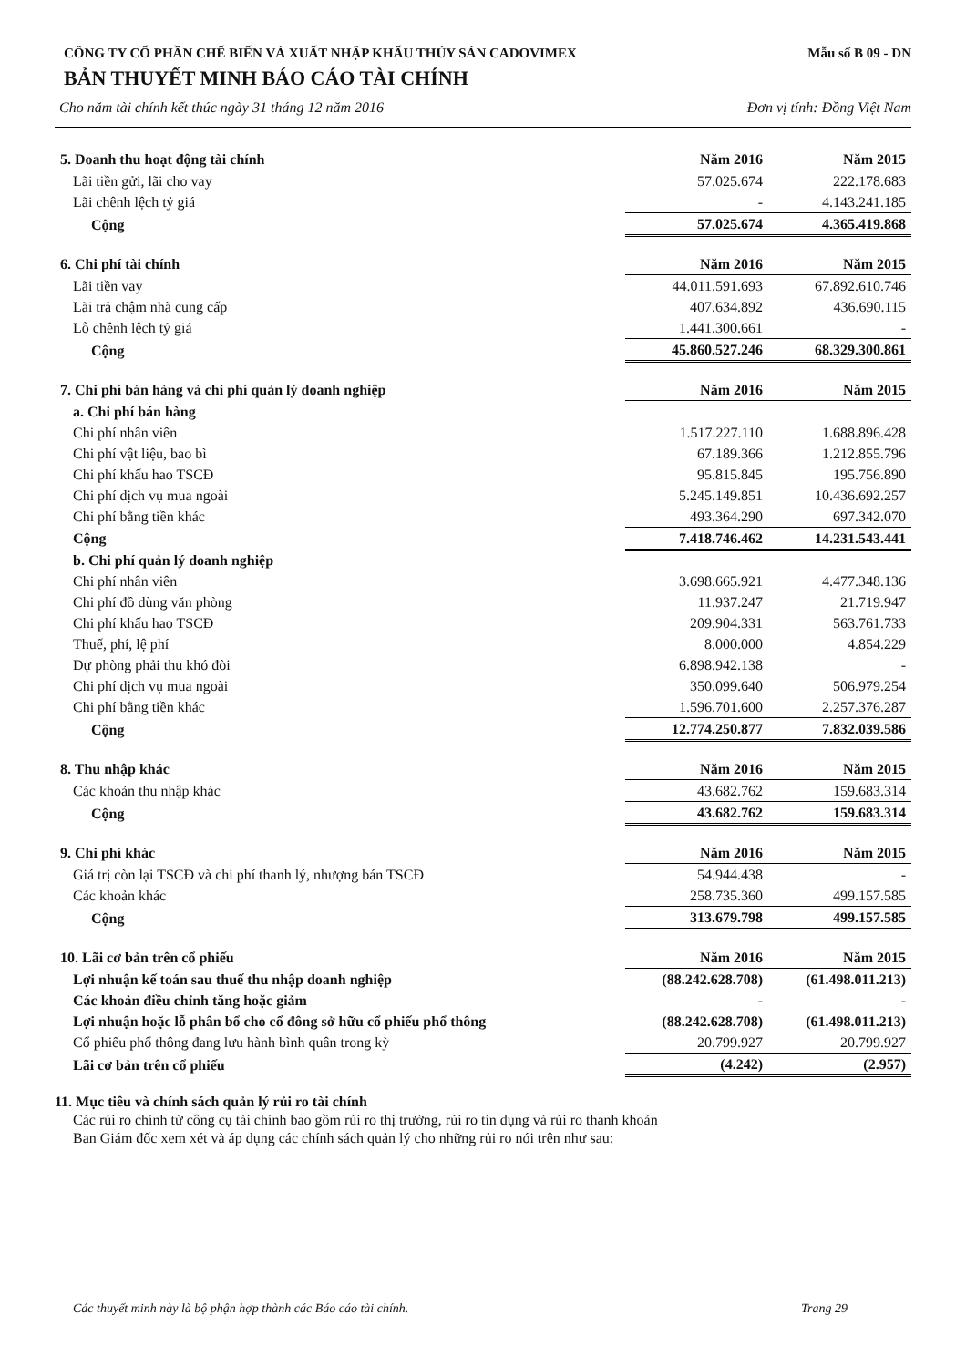CÔNG TY CỔ PHẦN CHẾ BIẾN VÀ XUẤT NHẬP KHẨU THỦY SẢN CADOVIMEX Mẫu số B 09 - DN
BẢN THUYẾT MINH BÁO CÁO TÀI CHÍNH
Cho năm tài chính kết thúc ngày 31 tháng 12 năm 2016 Đơn vị tính: Đồng Việt Nam
| 5. Doanh thu hoạt động tài chính | Năm 2016 | Năm 2015 |
| Lãi tiền gửi, lãi cho vay | 57.025.674 | 222.178.683 |
| Lãi chênh lệch tỷ giá | - | 4.143.241.185 |
| Cộng | 57.025.674 | 4.365.419.868 |
| 6. Chi phí tài chính | Năm 2016 | Năm 2015 |
| Lãi tiền vay | 44.011.591.693 | 67.892.610.746 |
| Lãi trả chậm nhà cung cấp | 407.634.892 | 436.690.115 |
| Lỗ chênh lệch tỷ giá | 1.441.300.661 | - |
| Cộng | 45.860.527.246 | 68.329.300.861 |
| 7. Chi phí bán hàng và chi phí quản lý doanh nghiệp | Năm 2016 | Năm 2015 |
| a. Chi phí bán hàng | | |
| Chi phí nhân viên | 1.517.227.110 | 1.688.896.428 |
| Chi phí vật liệu, bao bì | 67.189.366 | 1.212.855.796 |
| Chi phí khấu hao TSCĐ | 95.815.845 | 195.756.890 |
| Chi phí dịch vụ mua ngoài | 5.245.149.851 | 10.436.692.257 |
| Chi phí bằng tiền khác | 493.364.290 | 697.342.070 |
| Cộng | 7.418.746.462 | 14.231.543.441 |
| b. Chi phí quản lý doanh nghiệp | | |
| Chi phí nhân viên | 3.698.665.921 | 4.477.348.136 |
| Chi phí đồ dùng văn phòng | 11.937.247 | 21.719.947 |
| Chi phí khấu hao TSCĐ | 209.904.331 | 563.761.733 |
| Thuế, phí, lệ phí | 8.000.000 | 4.854.229 |
| Dự phòng phải thu khó đòi | 6.898.942.138 | - |
| Chi phí dịch vụ mua ngoài | 350.099.640 | 506.979.254 |
| Chi phí bằng tiền khác | 1.596.701.600 | 2.257.376.287 |
| Cộng | 12.774.250.877 | 7.832.039.586 |
| 8. Thu nhập khác | Năm 2016 | Năm 2015 |
| Các khoản thu nhập khác | 43.682.762 | 159.683.314 |
| Cộng | 43.682.762 | 159.683.314 |
| 9. Chi phí khác | Năm 2016 | Năm 2015 |
| Giá trị còn lại TSCĐ và chi phí thanh lý, nhượng bán TSCĐ | 54.944.438 | - |
| Các khoản khác | 258.735.360 | 499.157.585 |
| Cộng | 313.679.798 | 499.157.585 |
| 10. Lãi cơ bản trên cổ phiếu | Năm 2016 | Năm 2015 |
| Lợi nhuận kế toán sau thuế thu nhập doanh nghiệp | (88.242.628.708) | (61.498.011.213) |
| Các khoản điều chỉnh tăng hoặc giảm | - | - |
| Lợi nhuận hoặc lỗ phân bổ cho cổ đông sở hữu cổ phiếu phổ thông | (88.242.628.708) | (61.498.011.213) |
| Cổ phiếu phổ thông đang lưu hành bình quân trong kỳ | 20.799.927 | 20.799.927 |
| Lãi cơ bản trên cổ phiếu | (4.242) | (2.957) |
11. Mục tiêu và chính sách quản lý rủi ro tài chính
Các rủi ro chính từ công cụ tài chính bao gồm rủi ro thị trường, rủi ro tín dụng và rủi ro thanh khoản
Ban Giám đốc xem xét và áp dụng các chính sách quản lý cho những rủi ro nói trên như sau:
Các thuyết minh này là bộ phận hợp thành các Báo cáo tài chính. Trang 29